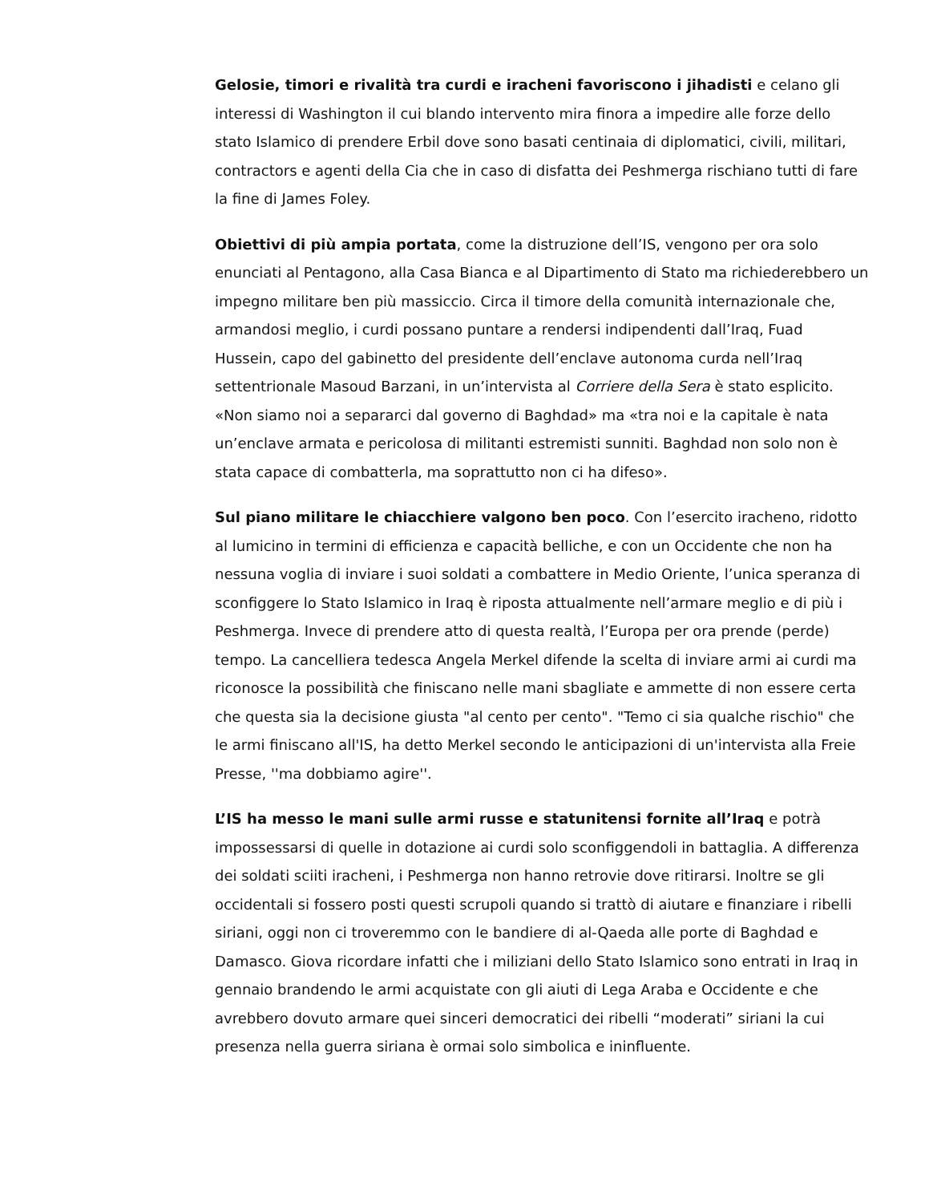Gelosie, timori e rivalità tra curdi e iracheni favoriscono i jihadisti e celano gli interessi di Washington il cui blando intervento mira finora a impedire alle forze dello stato Islamico di prendere Erbil dove sono basati centinaia di diplomatici, civili, militari, contractors e agenti della Cia che in caso di disfatta dei Peshmerga rischiano tutti di fare la fine di James Foley.
Obiettivi di più ampia portata, come la distruzione dell’IS, vengono per ora solo enunciati al Pentagono, alla Casa Bianca e al Dipartimento di Stato ma richiederebbero un impegno militare ben più massiccio. Circa il timore della comunità internazionale che, armandosi meglio, i curdi possano puntare a rendersi indipendenti dall’Iraq, Fuad Hussein, capo del gabinetto del presidente dell’enclave autonoma curda nell’Iraq settentrionale Masoud Barzani, in un’intervista al Corriere della Sera è stato esplicito. «Non siamo noi a separarci dal governo di Baghdad» ma «tra noi e la capitale è nata un’enclave armata e pericolosa di militanti estremisti sunniti. Baghdad non solo non è stata capace di combatterla, ma soprattutto non ci ha difeso».
Sul piano militare le chiacchiere valgono ben poco. Con l’esercito iracheno, ridotto al lumicino in termini di efficienza e capacità belliche, e con un Occidente che non ha nessuna voglia di inviare i suoi soldati a combattere in Medio Oriente, l’unica speranza di sconfiggere lo Stato Islamico in Iraq è riposta attualmente nell’armare meglio e di più i Peshmerga. Invece di prendere atto di questa realtà, l’Europa per ora prende (perde) tempo. La cancelliera tedesca Angela Merkel difende la scelta di inviare armi ai curdi ma riconosce la possibilità che finiscano nelle mani sbagliate e ammette di non essere certa che questa sia la decisione giusta "al cento per cento". "Temo ci sia qualche rischio" che le armi finiscano all'IS, ha detto Merkel secondo le anticipazioni di un'intervista alla Freie Presse, ''ma dobbiamo agire''.
L’IS ha messo le mani sulle armi russe e statunitensi fornite all’Iraq e potrà impossessarsi di quelle in dotazione ai curdi solo sconfiggendoli in battaglia. A differenza dei soldati sciiti iracheni, i Peshmerga non hanno retrovie dove ritirarsi. Inoltre se gli occidentali si fossero posti questi scrupoli quando si trattò di aiutare e finanziare i ribelli siriani, oggi non ci troveremmo con le bandiere di al-Qaeda alle porte di Baghdad e Damasco. Giova ricordare infatti che i miliziani dello Stato Islamico sono entrati in Iraq in gennaio brandendo le armi acquistate con gli aiuti di Lega Araba e Occidente e che avrebbero dovuto armare quei sinceri democratici dei ribelli “moderati” siriani la cui presenza nella guerra siriana è ormai solo simbolica e ininfluente.